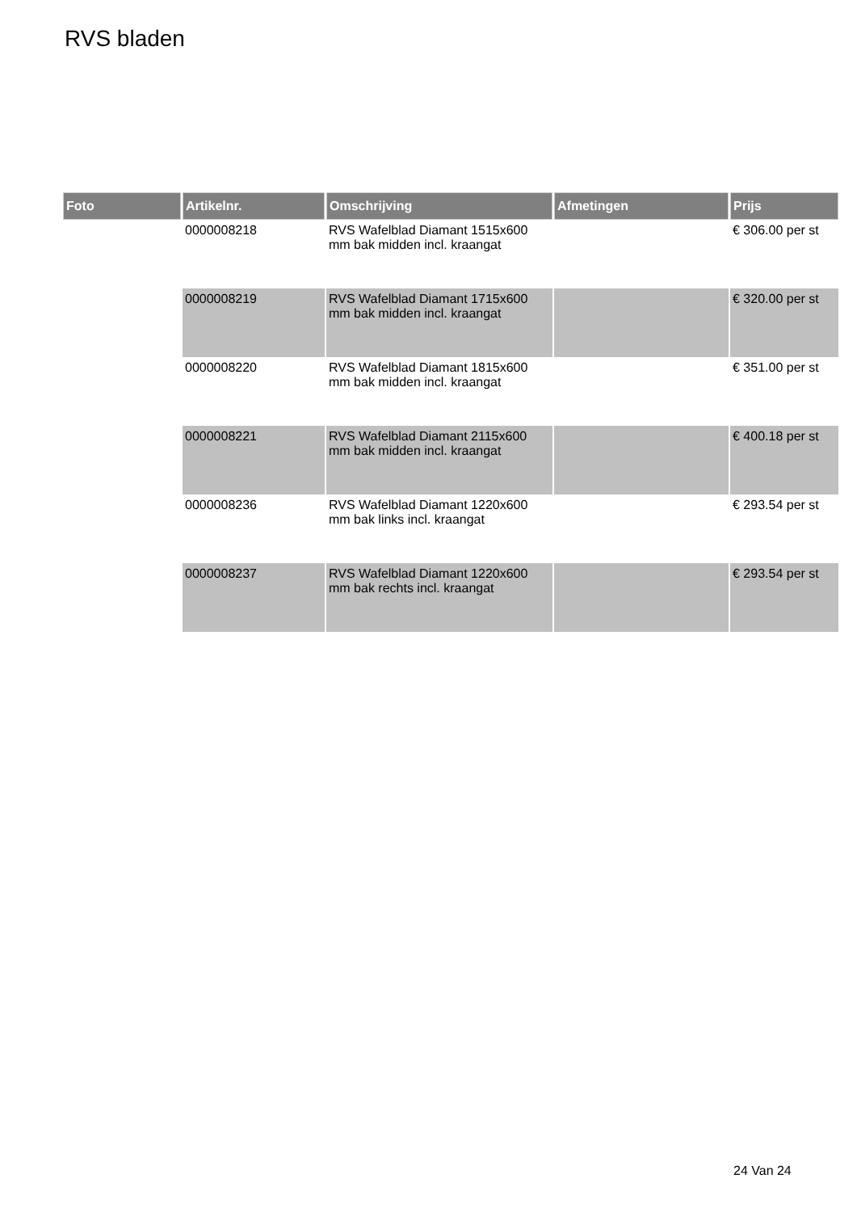RVS bladen
| Foto | Artikelnr. | Omschrijving | Afmetingen | Prijs |
| --- | --- | --- | --- | --- |
| | 0000008218 | RVS Wafelblad Diamant 1515x600 mm bak midden incl. kraangat | | € 306.00 per st |
| | 0000008219 | RVS Wafelblad Diamant 1715x600 mm bak midden incl. kraangat | | € 320.00 per st |
| | 0000008220 | RVS Wafelblad Diamant 1815x600 mm bak midden incl. kraangat | | € 351.00 per st |
| | 0000008221 | RVS Wafelblad Diamant 2115x600 mm bak midden incl. kraangat | | € 400.18 per st |
| | 0000008236 | RVS Wafelblad Diamant 1220x600 mm bak links incl. kraangat | | € 293.54 per st |
| | 0000008237 | RVS Wafelblad Diamant 1220x600 mm bak rechts incl. kraangat | | € 293.54 per st |
24 Van 24